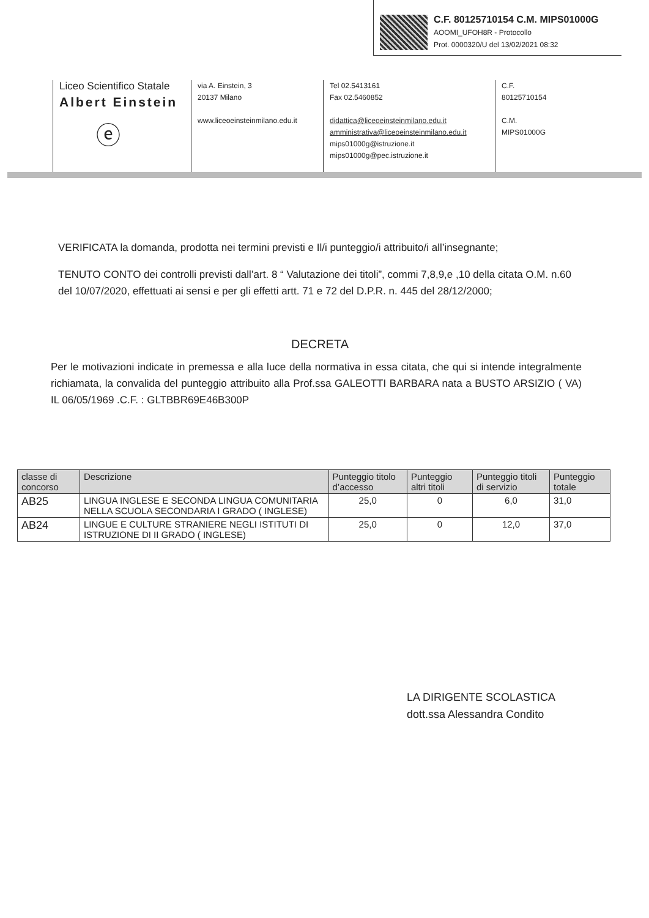C.F. 80125710154 C.M. MIPS01000G
AOOMI_UFOH8R - Protocollo
Prot. 0000320/U del 13/02/2021 08:32
Liceo Scientifico Statale
Albert Einstein
ⓔ
via A. Einstein, 3
20137 Milano
www.liceoeinsteinmilano.edu.it
Tel 02.5413161
Fax 02.5460852
didattica@liceoeinsteinmilano.edu.it
amministrativa@liceoeinsteinmilano.edu.it
mips01000g@istruzione.it
mips01000g@pec.istruzione.it
C.F.
80125710154
C.M.
MIPS01000G
VERIFICATA la domanda, prodotta nei termini previsti e Il/i punteggio/i attribuito/i all’insegnante;
TENUTO CONTO dei controlli previsti dall’art. 8 “ Valutazione dei titoli”, commi 7,8,9,e ,10 della citata O.M. n.60 del 10/07/2020, effettuati ai sensi e per gli effetti artt. 71 e 72 del D.P.R. n. 445 del 28/12/2000;
DECRETA
Per le motivazioni indicate in premessa e alla luce della normativa in essa citata, che qui si intende integralmente richiamata, la convalida del punteggio attribuito alla Prof.ssa GALEOTTI BARBARA nata a BUSTO ARSIZIO ( VA) IL 06/05/1969 .C.F. : GLTBBR69E46B300P
| classe di concorso | Descrizione | Punteggio titolo d’accesso | Punteggio altri titoli | Punteggio titoli di servizio | Punteggio totale |
| --- | --- | --- | --- | --- | --- |
| AB25 | LINGUA INGLESE E SECONDA LINGUA COMUNITARIA NELLA SCUOLA SECONDARIA I GRADO ( INGLESE) | 25,0 | 0 | 6,0 | 31,0 |
| AB24 | LINGUE E CULTURE STRANIERE NEGLI ISTITUTI DI ISTRUZIONE DI II GRADO ( INGLESE) | 25,0 | 0 | 12,0 | 37,0 |
LA DIRIGENTE SCOLASTICA
dott.ssa Alessandra Condito